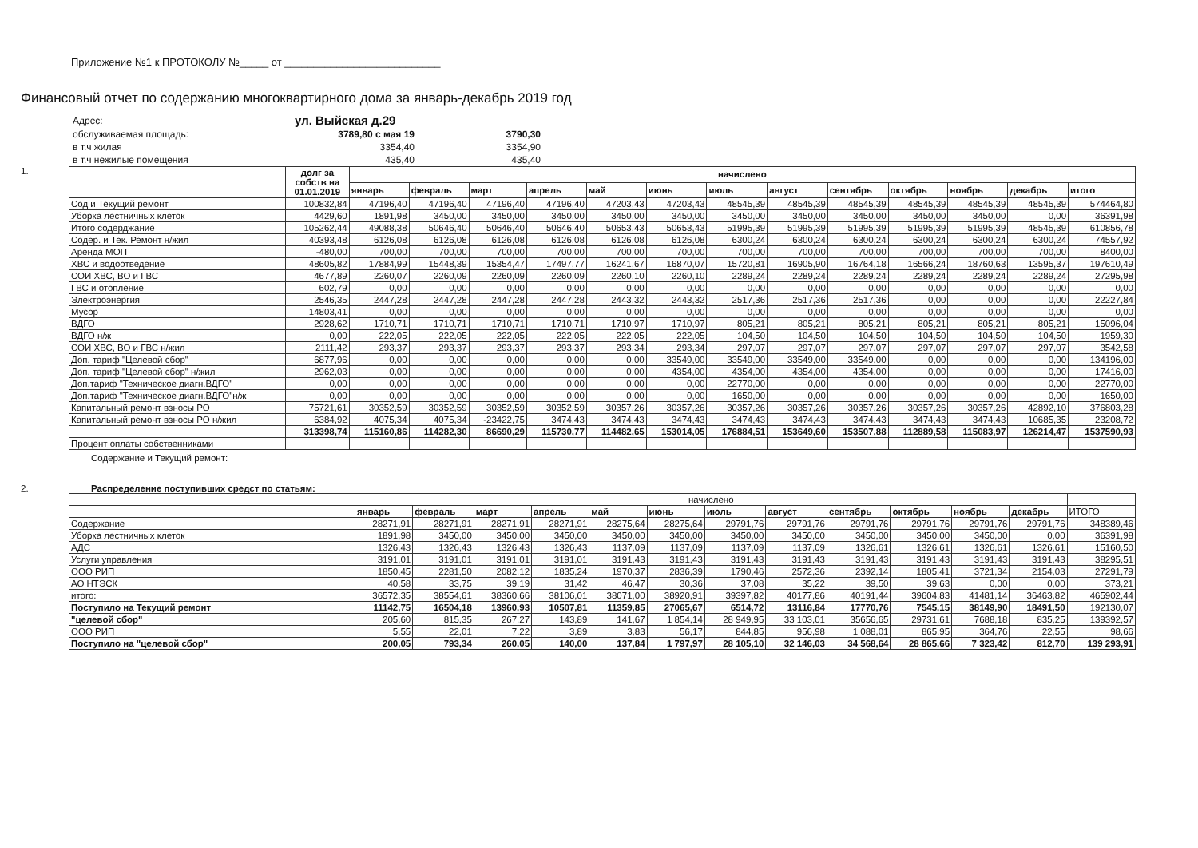Приложение №1 к ПРОТОКОЛУ №_____ от ___________________________
Финансовый отчет по содержанию многоквартирного дома за январь-декабрь 2019 год
| Адрес: | ул. Выйская д.29 | |
| обслуживаемая площадь: | 3789,80 с мая 19 | 3790,30 |
| в т.ч жилая | 3354,40 | 3354,90 |
| в т.ч нежилые помещения | 435,40 | 435,40 |
1.
| | долг за собств на 01.01.2019 | начислено | | | | | | | | | | | | |
| --- | --- | --- | --- | --- | --- | --- | --- | --- | --- | --- | --- | --- | --- | --- |
| | | январь | февраль | март | апрель | май | июнь | июль | август | сентябрь | октябрь | ноябрь | декабрь | итого |
| Сод и Текущий ремонт | 100832,84 | 47196,40 | 47196,40 | 47196,40 | 47196,40 | 47203,43 | 47203,43 | 48545,39 | 48545,39 | 48545,39 | 48545,39 | 48545,39 | 48545,39 | 574464,80 |
| Уборка лестничных клеток | 4429,60 | 1891,98 | 3450,00 | 3450,00 | 3450,00 | 3450,00 | 3450,00 | 3450,00 | 3450,00 | 3450,00 | 3450,00 | 3450,00 | 0,00 | 36391,98 |
| Итого содерджание | 105262,44 | 49088,38 | 50646,40 | 50646,40 | 50646,40 | 50653,43 | 50653,43 | 51995,39 | 51995,39 | 51995,39 | 51995,39 | 51995,39 | 48545,39 | 610856,78 |
| Содер. и Тек. Ремонт н/жил | 40393,48 | 6126,08 | 6126,08 | 6126,08 | 6126,08 | 6126,08 | 6126,08 | 6300,24 | 6300,24 | 6300,24 | 6300,24 | 6300,24 | 6300,24 | 74557,92 |
| Аренда МОП | -480,00 | 700,00 | 700,00 | 700,00 | 700,00 | 700,00 | 700,00 | 700,00 | 700,00 | 700,00 | 700,00 | 700,00 | 700,00 | 8400,00 |
| ХВС и водоотведение | 48605,82 | 17884,99 | 15448,39 | 15354,47 | 17497,77 | 16241,67 | 16870,07 | 15720,81 | 16905,90 | 16764,18 | 16566,24 | 18760,63 | 13595,37 | 197610,49 |
| СОИ ХВС, ВО и ГВС | 4677,89 | 2260,07 | 2260,09 | 2260,09 | 2260,09 | 2260,10 | 2260,10 | 2289,24 | 2289,24 | 2289,24 | 2289,24 | 2289,24 | 2289,24 | 27295,98 |
| ГВС и отопление | 602,79 | 0,00 | 0,00 | 0,00 | 0,00 | 0,00 | 0,00 | 0,00 | 0,00 | 0,00 | 0,00 | 0,00 | 0,00 | 0,00 |
| Электроэнергия | 2546,35 | 2447,28 | 2447,28 | 2447,28 | 2447,28 | 2443,32 | 2443,32 | 2517,36 | 2517,36 | 2517,36 | 0,00 | 0,00 | 0,00 | 22227,84 |
| Мусор | 14803,41 | 0,00 | 0,00 | 0,00 | 0,00 | 0,00 | 0,00 | 0,00 | 0,00 | 0,00 | 0,00 | 0,00 | 0,00 | 0,00 |
| ВДГО | 2928,62 | 1710,71 | 1710,71 | 1710,71 | 1710,71 | 1710,97 | 1710,97 | 805,21 | 805,21 | 805,21 | 805,21 | 805,21 | 805,21 | 15096,04 |
| ВДГО н/ж | 0,00 | 222,05 | 222,05 | 222,05 | 222,05 | 222,05 | 222,05 | 104,50 | 104,50 | 104,50 | 104,50 | 104,50 | 104,50 | 1959,30 |
| СОИ ХВС, ВО и ГВС н/жил | 2111,42 | 293,37 | 293,37 | 293,37 | 293,37 | 293,34 | 293,34 | 297,07 | 297,07 | 297,07 | 297,07 | 297,07 | 297,07 | 3542,58 |
| Доп. тариф "Целевой сбор" | 6877,96 | 0,00 | 0,00 | 0,00 | 0,00 | 0,00 | 33549,00 | 33549,00 | 33549,00 | 33549,00 | 0,00 | 0,00 | 0,00 | 134196,00 |
| Доп. тариф "Целевой сбор" н/жил | 2962,03 | 0,00 | 0,00 | 0,00 | 0,00 | 0,00 | 4354,00 | 4354,00 | 4354,00 | 4354,00 | 0,00 | 0,00 | 0,00 | 17416,00 |
| Доп.тариф "Техническое диагн.ВДГО" | 0,00 | 0,00 | 0,00 | 0,00 | 0,00 | 0,00 | 0,00 | 22770,00 | 0,00 | 0,00 | 0,00 | 0,00 | 0,00 | 22770,00 |
| Доп.тариф "Техническое диагн.ВДГО"н/ж | 0,00 | 0,00 | 0,00 | 0,00 | 0,00 | 0,00 | 0,00 | 1650,00 | 0,00 | 0,00 | 0,00 | 0,00 | 0,00 | 1650,00 |
| Капитальный ремонт взносы РО | 75721,61 | 30352,59 | 30352,59 | 30352,59 | 30352,59 | 30357,26 | 30357,26 | 30357,26 | 30357,26 | 30357,26 | 30357,26 | 30357,26 | 42892,10 | 376803,28 |
| Капитальный ремонт взносы РО н/жил | 6384,92 | 4075,34 | 4075,34 | -23422,75 | 3474,43 | 3474,43 | 3474,43 | 3474,43 | 3474,43 | 3474,43 | 3474,43 | 3474,43 | 10685,35 | 23208,72 |
| | 313398,74 | 115160,86 | 114282,30 | 86690,29 | 115730,77 | 114482,65 | 153014,05 | 176884,51 | 153649,60 | 153507,88 | 112889,58 | 115083,97 | 126214,47 | 1537590,93 |
| Процент оплаты собственниками | | | | | | | | | | | | | | |
Содержание и Текущий ремонт:
2. Распределение поступивших средст по статьям:
| | начислено | | | | | | | | | | | | |
| | январь | февраль | март | апрель | май | июнь | июль | август | сентябрь | октябрь | ноябрь | декабрь | ИТОГО |
| Содержание | 28271,91 | 28271,91 | 28271,91 | 28271,91 | 28275,64 | 28275,64 | 29791,76 | 29791,76 | 29791,76 | 29791,76 | 29791,76 | 29791,76 | 348389,46 |
| Уборка лестничных клеток | 1891,98 | 3450,00 | 3450,00 | 3450,00 | 3450,00 | 3450,00 | 3450,00 | 3450,00 | 3450,00 | 3450,00 | 3450,00 | 0,00 | 36391,98 |
| АДС | 1326,43 | 1326,43 | 1326,43 | 1326,43 | 1137,09 | 1137,09 | 1137,09 | 1137,09 | 1326,61 | 1326,61 | 1326,61 | 1326,61 | 15160,50 |
| Услуги управления | 3191,01 | 3191,01 | 3191,01 | 3191,01 | 3191,43 | 3191,43 | 3191,43 | 3191,43 | 3191,43 | 3191,43 | 3191,43 | 3191,43 | 38295,51 |
| ООО РИП | 1850,45 | 2281,50 | 2082,12 | 1835,24 | 1970,37 | 2836,39 | 1790,46 | 2572,36 | 2392,14 | 1805,41 | 3721,34 | 2154,03 | 27291,79 |
| АО НТЭСК | 40,58 | 33,75 | 39,19 | 31,42 | 46,47 | 30,36 | 37,08 | 35,22 | 39,50 | 39,63 | 0,00 | 0,00 | 373,21 |
| итого: | 36572,35 | 38554,61 | 38360,66 | 38106,01 | 38071,00 | 38920,91 | 39397,82 | 40177,86 | 40191,44 | 39604,83 | 41481,14 | 36463,82 | 465902,44 |
| Поступило на Текущий ремонт | 11142,75 | 16504,18 | 13960,93 | 10507,81 | 11359,85 | 27065,67 | 6514,72 | 13116,84 | 17770,76 | 7545,15 | 38149,90 | 18491,50 | 192130,07 |
| "целевой сбор" | 205,60 | 815,35 | 267,27 | 143,89 | 141,67 | 1 854,14 | 28 949,95 | 33 103,01 | 35656,65 | 29731,61 | 7688,18 | 835,25 | 139392,57 |
| ООО РИП | 5,55 | 22,01 | 7,22 | 3,89 | 3,83 | 56,17 | 844,85 | 956,98 | 1 088,01 | 865,95 | 364,76 | 22,55 | 98,66 |
| Поступило на "целевой сбор" | 200,05 | 793,34 | 260,05 | 140,00 | 137,84 | 1 797,97 | 28 105,10 | 32 146,03 | 34 568,64 | 28 865,66 | 7 323,42 | 812,70 | 139 293,91 |